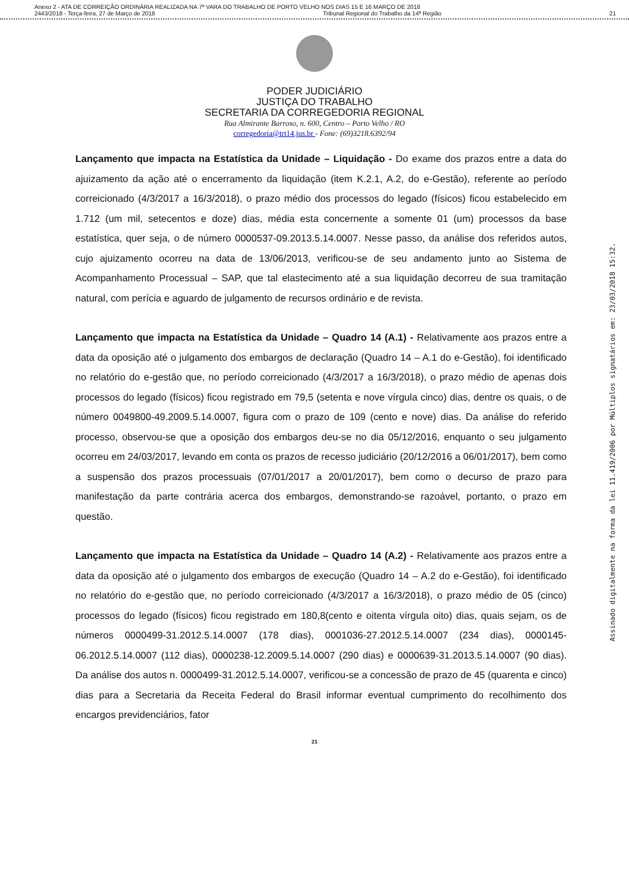Anexo 2 - ATA DE CORREIÇÃO ORDINÁRIA REALIZADA NA 7ª VARA DO TRABALHO DE PORTO VELHO NOS DIAS 15 E 16 MARÇO DE 2018
2443/2018 - Terça-feira, 27 de Março de 2018 Tribunal Regional do Trabalho da 14ª Região 21
PODER JUDICIÁRIO
JUSTIÇA DO TRABALHO
SECRETARIA DA CORREGEDORIA REGIONAL
Rua Almirante Barroso, n. 600, Centro – Porto Velho / RO
corregedoria@trt14.jus.br - Fone: (69)3218.6392/94
Lançamento que impacta na Estatística da Unidade – Liquidação - Do exame dos prazos entre a data do ajuizamento da ação até o encerramento da liquidação (item K.2.1, A.2, do e-Gestão), referente ao período correicionado (4/3/2017 a 16/3/2018), o prazo médio dos processos do legado (físicos) ficou estabelecido em 1.712 (um mil, setecentos e doze) dias, média esta concernente a somente 01 (um) processos da base estatística, quer seja, o de número 0000537-09.2013.5.14.0007. Nesse passo, da análise dos referidos autos, cujo ajuizamento ocorreu na data de 13/06/2013, verificou-se de seu andamento junto ao Sistema de Acompanhamento Processual – SAP, que tal elastecimento até a sua liquidação decorreu de sua tramitação natural, com perícia e aguardo de julgamento de recursos ordinário e de revista.
Lançamento que impacta na Estatística da Unidade – Quadro 14 (A.1) - Relativamente aos prazos entre a data da oposição até o julgamento dos embargos de declaração (Quadro 14 – A.1 do e-Gestão), foi identificado no relatório do e-gestão que, no período correicionado (4/3/2017 a 16/3/2018), o prazo médio de apenas dois processos do legado (físicos) ficou registrado em 79,5 (setenta e nove vírgula cinco) dias, dentre os quais, o de número 0049800-49.2009.5.14.0007, figura com o prazo de 109 (cento e nove) dias. Da análise do referido processo, observou-se que a oposição dos embargos deu-se no dia 05/12/2016, enquanto o seu julgamento ocorreu em 24/03/2017, levando em conta os prazos de recesso judiciário (20/12/2016 a 06/01/2017), bem como a suspensão dos prazos processuais (07/01/2017 a 20/01/2017), bem como o decurso de prazo para manifestação da parte contrária acerca dos embargos, demonstrando-se razoável, portanto, o prazo em questão.
Lançamento que impacta na Estatística da Unidade – Quadro 14 (A.2) - Relativamente aos prazos entre a data da oposição até o julgamento dos embargos de execução (Quadro 14 – A.2 do e-Gestão), foi identificado no relatório do e-gestão que, no período correicionado (4/3/2017 a 16/3/2018), o prazo médio de 05 (cinco) processos do legado (físicos) ficou registrado em 180,8(cento e oitenta vírgula oito) dias, quais sejam, os de números 0000499-31.2012.5.14.0007 (178 dias), 0001036-27.2012.5.14.0007 (234 dias), 0000145-06.2012.5.14.0007 (112 dias), 0000238-12.2009.5.14.0007 (290 dias) e 0000639-31.2013.5.14.0007 (90 dias). Da análise dos autos n. 0000499-31.2012.5.14.0007, verificou-se a concessão de prazo de 45 (quarenta e cinco) dias para a Secretaria da Receita Federal do Brasil informar eventual cumprimento do recolhimento dos encargos previdenciários, fator
21
Assinado digitalmente na forma da lei 11.419/2006 por Múltiplos signatários em: 23/03/2018 15:32.